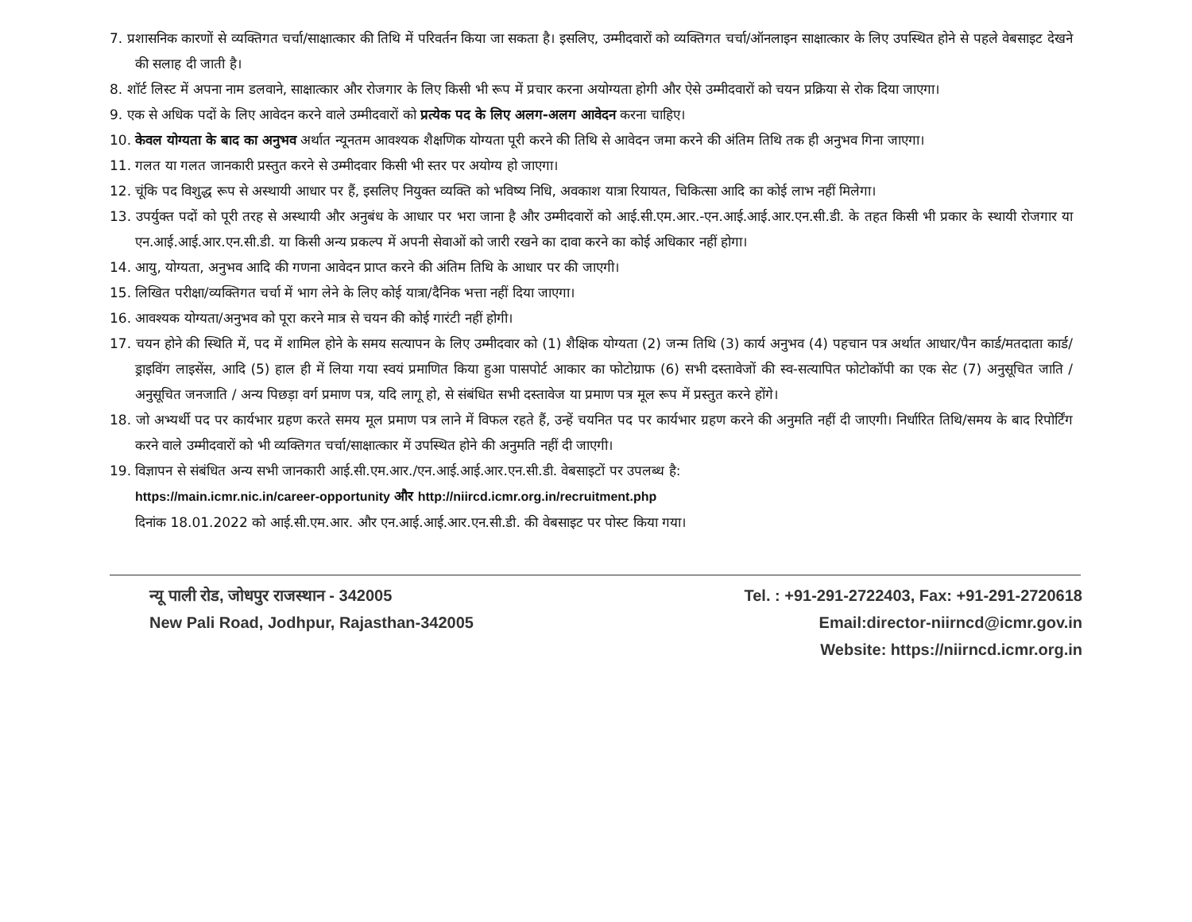7. प्रशासनिक कारणों से व्यक्तिगत चर्चा/साक्षात्कार की तिथि में परिवर्तन किया जा सकता है। इसलिए, उम्मीदवारों को व्यक्तिगत चर्चा/ऑनलाइन साक्षात्कार के लिए उपस्थित होने से पहले वेबसाइट देखने की सलाह दी जाती है।
8. शॉर्ट लिस्ट में अपना नाम डलवाने, साक्षात्कार और रोजगार के लिए किसी भी रूप में प्रचार करना अयोग्यता होगी और ऐसे उम्मीदवारों को चयन प्रक्रिया से रोक दिया जाएगा।
9. एक से अधिक पदों के लिए आवेदन करने वाले उम्मीदवारों को प्रत्येक पद के लिए अलग-अलग आवेदन करना चाहिए।
10. केवल योग्यता के बाद का अनुभव अर्थात न्यूनतम आवश्यक शैक्षणिक योग्यता पूरी करने की तिथि से आवेदन जमा करने की अंतिम तिथि तक ही अनुभव गिना जाएगा।
11. गलत या गलत जानकारी प्रस्तुत करने से उम्मीदवार किसी भी स्तर पर अयोग्य हो जाएगा।
12. चूंकि पद विशुद्ध रूप से अस्थायी आधार पर हैं, इसलिए नियुक्त व्यक्ति को भविष्य निधि, अवकाश यात्रा रियायत, चिकित्सा आदि का कोई लाभ नहीं मिलेगा।
13. उपर्युक्त पदों को पूरी तरह से अस्थायी और अनुबंध के आधार पर भरा जाना है और उम्मीदवारों को आई.सी.एम.आर.-एन.आई.आई.आर.एन.सी.डी. के तहत किसी भी प्रकार के स्थायी रोजगार या एन.आई.आई.आर.एन.सी.डी. या किसी अन्य प्रकल्प में अपनी सेवाओं को जारी रखने का दावा करने का कोई अधिकार नहीं होगा।
14. आयु, योग्यता, अनुभव आदि की गणना आवेदन प्राप्त करने की अंतिम तिथि के आधार पर की जाएगी।
15. लिखित परीक्षा/व्यक्तिगत चर्चा में भाग लेने के लिए कोई यात्रा/दैनिक भत्ता नहीं दिया जाएगा।
16. आवश्यक योग्यता/अनुभव को पूरा करने मात्र से चयन की कोई गारंटी नहीं होगी।
17. चयन होने की स्थिति में, पद में शामिल होने के समय सत्यापन के लिए उम्मीदवार को (1) शैक्षिक योग्यता (2) जन्म तिथि (3) कार्य अनुभव (4) पहचान पत्र अर्थात आधार/पैन कार्ड/मतदाता कार्ड/ड्राइविंग लाइसेंस, आदि (5) हाल ही में लिया गया स्वयं प्रमाणित किया हुआ पासपोर्ट आकार का फोटोग्राफ (6) सभी दस्तावेजों की स्व-सत्यापित फोटोकॉपी का एक सेट (7) अनुसूचित जाति / अनुसूचित जनजाति / अन्य पिछड़ा वर्ग प्रमाण पत्र, यदि लागू हो, से संबंधित सभी दस्तावेज या प्रमाण पत्र मूल रूप में प्रस्तुत करने होंगे।
18. जो अभ्यर्थी पद पर कार्यभार ग्रहण करते समय मूल प्रमाण पत्र लाने में विफल रहते हैं, उन्हें चयनित पद पर कार्यभार ग्रहण करने की अनुमति नहीं दी जाएगी। निर्धारित तिथि/समय के बाद रिपोर्टिंग करने वाले उम्मीदवारों को भी व्यक्तिगत चर्चा/साक्षात्कार में उपस्थित होने की अनुमति नहीं दी जाएगी।
19. विज्ञापन से संबंधित अन्य सभी जानकारी आई.सी.एम.आर./एन.आई.आई.आर.एन.सी.डी. वेबसाइटों पर उपलब्ध है:
https://main.icmr.nic.in/career-opportunity और http://niircd.icmr.org.in/recruitment.php
दिनांक 18.01.2022 को आई.सी.एम.आर. और एन.आई.आई.आर.एन.सी.डी. की वेबसाइट पर पोस्ट किया गया।
न्यू पाली रोड, जोधपुर राजस्थान - 342005
New Pali Road, Jodhpur, Rajasthan-342005
Tel. : +91-291-2722403, Fax: +91-291-2720618
Email:director-niirncd@icmr.gov.in
Website: https://niirncd.icmr.org.in